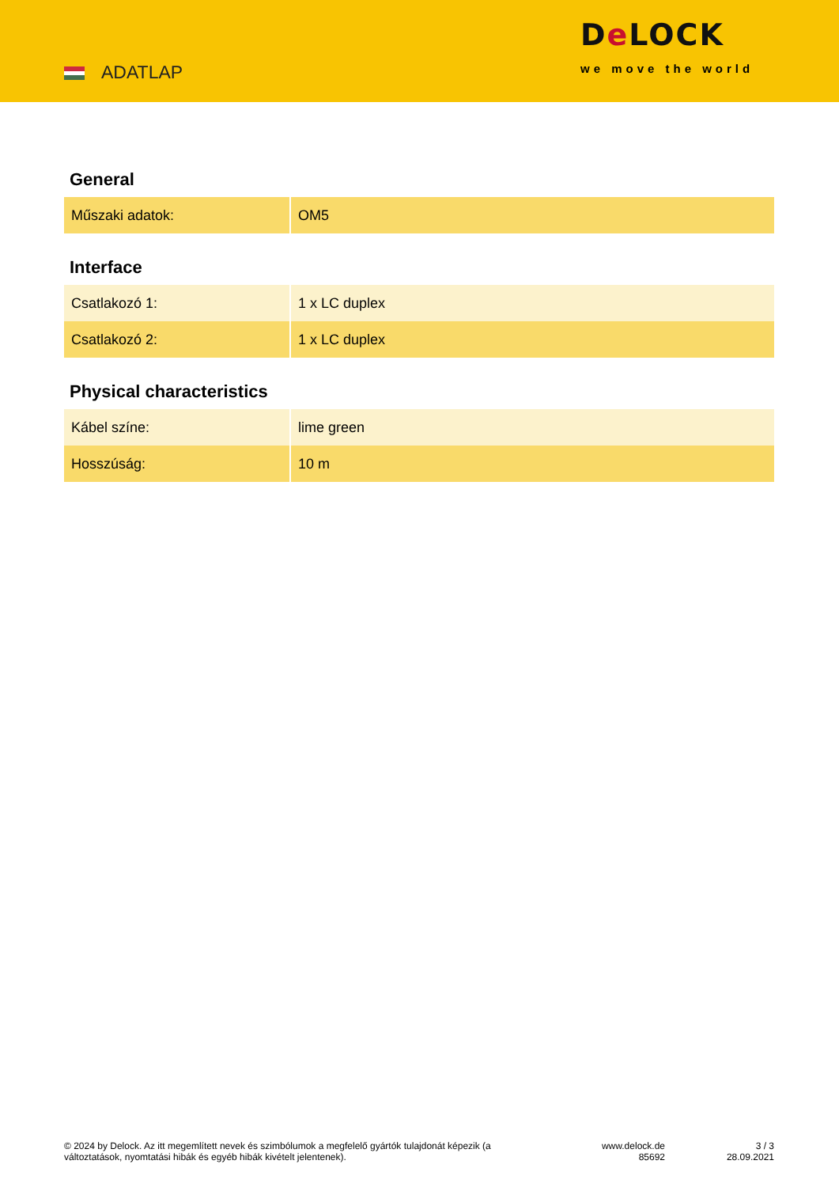ADATLAP
De LOCK
we move the world
General
| Műszaki adatok: | OM5 |
Interface
| Csatlakozó 1: | 1 x LC duplex |
| Csatlakozó 2: | 1 x LC duplex |
Physical characteristics
| Kábel színe: | lime green |
| Hosszúság: | 10 m |
© 2024 by Delock. Az itt megemlített nevek és szimbólumok a megfelelő gyártók tulajdonát képezik (a változtatások, nyomtatási hibák és egyéb hibák kivételt jelentenek).
www.delock.de
85692
3 / 3
28.09.2021